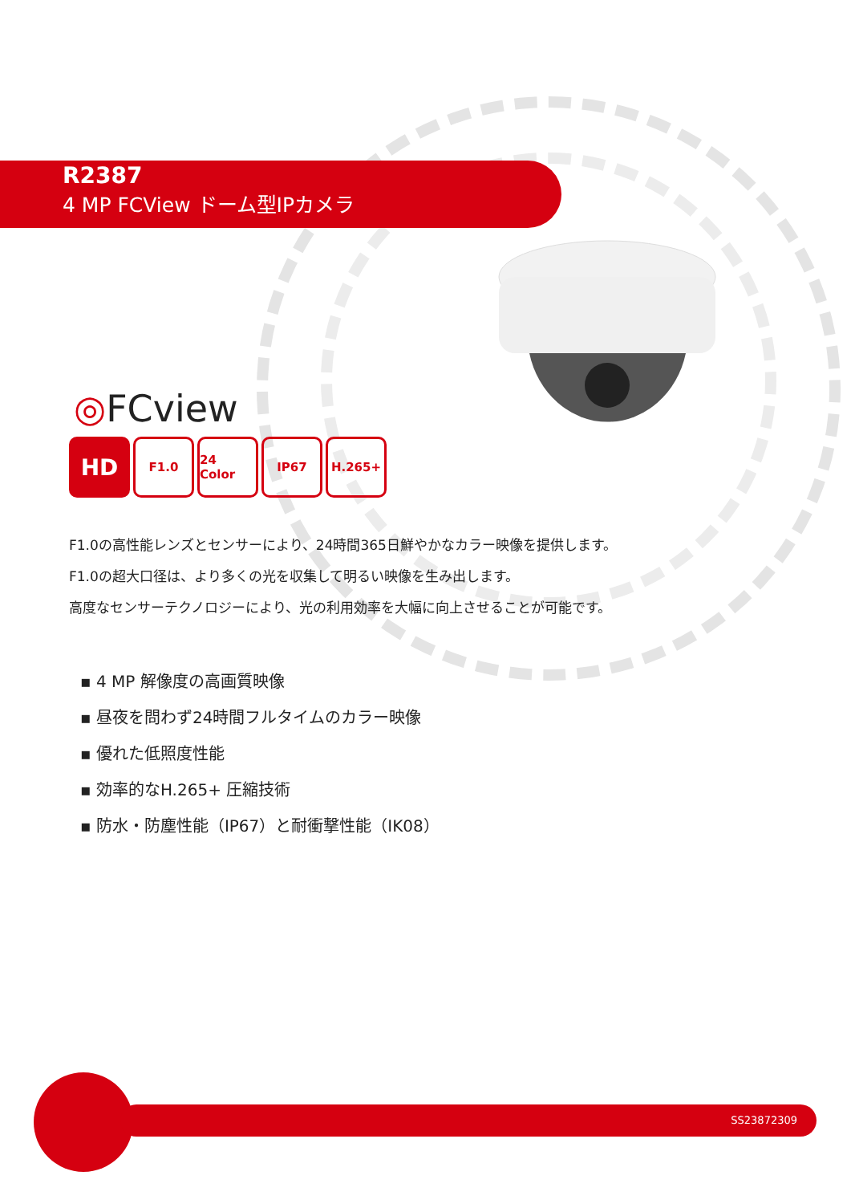R2387
4 MP FCView ドーム型IPカメラ
◎FCview
HD
F1.0 24 Color
IP67 H.265+
F1.0の高性能レンズとセンサーにより、24時間365日鮮やかなカラー映像を提供します。
F1.0の超大口径は、より多くの光を収集して明るい映像を生み出します。
高度なセンサーテクノロジーにより、光の利用効率を大幅に向上させることが可能です。
▪ 4 MP 解像度の高画質映像
▪ 昼夜を問わず24時間フルタイムのカラー映像
▪ 優れた低照度性能
▪ 効率的なH.265+ 圧縮技術
▪ 防水・防塵性能（IP67）と耐衝撃性能（IK08）
SS23872309